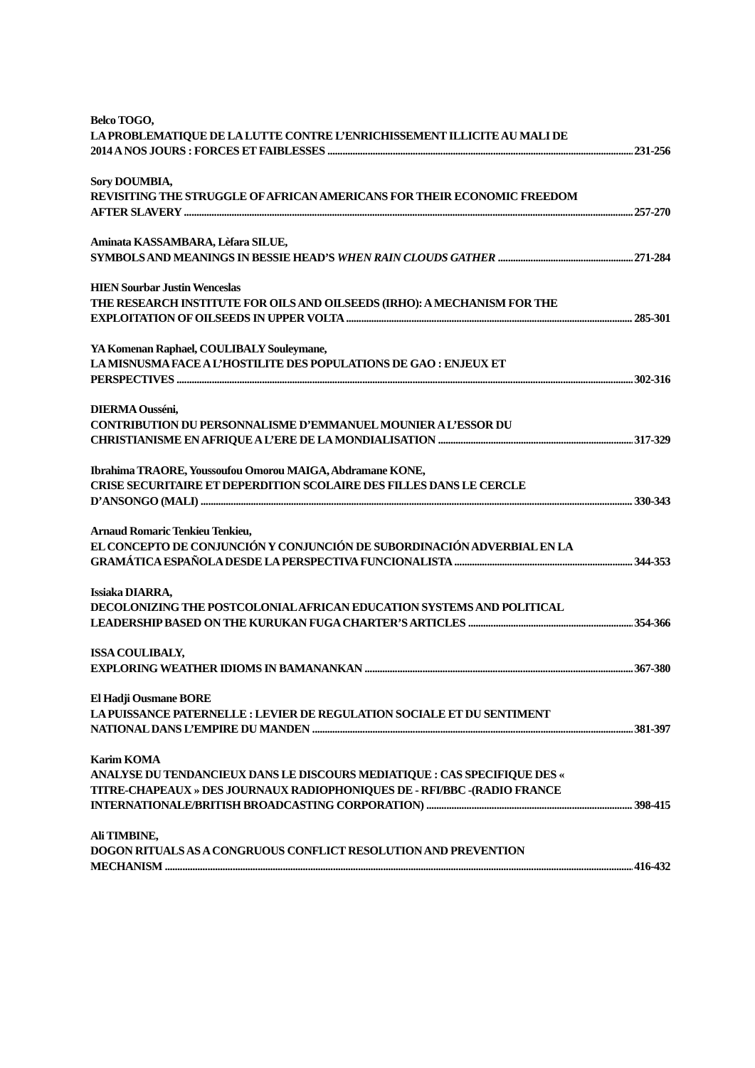Belco TOGO,
LA PROBLEMATIQUE DE LA LUTTE CONTRE L’ENRICHISSEMENT ILLICITE AU MALI DE
2014 A NOS JOURS : FORCES ET FAIBLESSES 231-256
Sory DOUMBIA,
REVISITING THE STRUGGLE OF AFRICAN AMERICANS FOR THEIR ECONOMIC FREEDOM
AFTER SLAVERY 257-270
Aminata KASSAMBARA, Lèfara SILUE,
SYMBOLS AND MEANINGS IN BESSIE HEAD’S WHEN RAIN CLOUDS GATHER 271-284
HIEN Sourbar Justin Wenceslas
THE RESEARCH INSTITUTE FOR OILS AND OILSEEDS (IRHO): A MECHANISM FOR THE
EXPLOITATION OF OILSEEDS IN UPPER VOLTA 285-301
YA Komenan Raphael, COULIBALY Souleymane,
LA MISNUSMA FACE A L’HOSTILITE DES POPULATIONS DE GAO : ENJEUX ET
PERSPECTIVES 302-316
DIERMA Ousséni,
CONTRIBUTION DU PERSONNALISME D’EMMANUEL MOUNIER A L’ESSOR DU
CHRISTIANISME EN AFRIQUE A L’ERE DE LA MONDIALISATION 317-329
Ibrahima TRAORE, Youssoufou Omorou MAIGA, Abdramane KONE,
CRISE SECURITAIRE ET DEPERDITION SCOLAIRE DES FILLES DANS LE CERCLE
D’ANSONGO (MALI) 330-343
Arnaud Romaric Tenkieu Tenkieu,
EL CONCEPTO DE CONJUNCIÓN Y CONJUNCIÓN DE SUBORDINACIÓN ADVERBIAL EN LA
GRAMÁTICA ESPAÑOLA DESDE LA PERSPECTIVA FUNCIONALISTA 344-353
Issiaka DIARRA,
DECOLONIZING THE POSTCOLONIAL AFRICAN EDUCATION SYSTEMS AND POLITICAL
LEADERSHIP BASED ON THE KURUKAN FUGA CHARTER’S ARTICLES 354-366
ISSA COULIBALY,
EXPLORING WEATHER IDIOMS IN BAMANANKAN 367-380
El Hadji Ousmane BORE
LA PUISSANCE PATERNELLE : LEVIER DE REGULATION SOCIALE ET DU SENTIMENT
NATIONAL DANS L’EMPIRE DU MANDEN 381-397
Karim KOMA
ANALYSE DU TENDANCIEUX DANS LE DISCOURS MEDIATIQUE : CAS SPECIFIQUE DES «
TITRE-CHAPEAUX » DES JOURNAUX RADIOPHONIQUES DE - RFI/BBC -(RADIO FRANCE
INTERNATIONALE/BRITISH BROADCASTING CORPORATION) 398-415
Ali TIMBINE,
DOGON RITUALS AS A CONGRUOUS CONFLICT RESOLUTION AND PREVENTION
MECHANISM 416-432